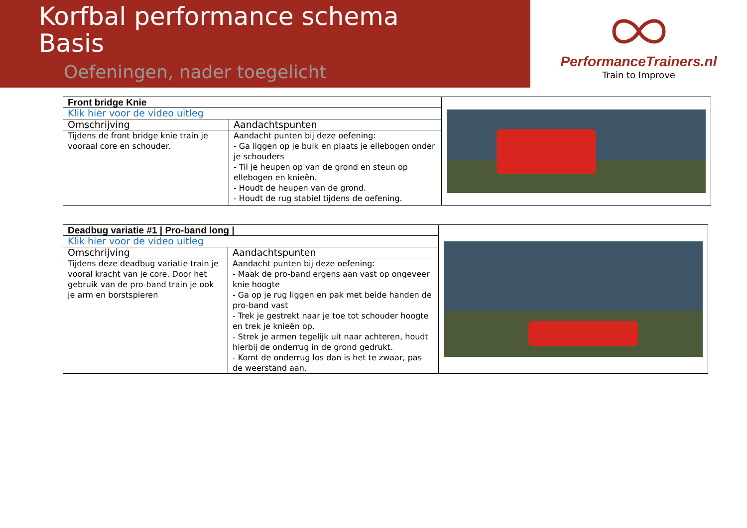Korfbal performance schema
Basis
Oefeningen, nader toegelicht
PerformanceTrainers.nl
Train to Improve
| Front bridge Knie | | |
| Klik hier voor de video uitleg | | |
| Omschrijving | Aandachtspunten | |
| Tijdens de front bridge knie train je vooraal core en schouder. | Aandacht punten bij deze oefening: - Ga liggen op je buik en plaats je ellebogen onder je schouders - Til je heupen op van de grond en steun op ellebogen en knieën. - Houdt de heupen van de grond. - Houdt de rug stabiel tijdens de oefening. | |
| Deadbug variatie #1 / Pro-band long / | | |
| Klik hier voor de video uitleg | | |
| Omschrijving | Aandachtspunten | |
| Tijdens deze deadbug variatie train je vooral kracht van je core. Door het gebruik van de pro-band train je ook je arm en borstspieren | Aandacht punten bij deze oefening: - Maak de pro-band ergens aan vast op ongeveer knie hoogte - Ga op je rug liggen en pak met beide handen de pro-band vast - Trek je gestrekt naar je toe tot schouder hoogte en trek je knieën op. - Strek je armen tegelijk uit naar achteren, houdt hierbij de onderrug in de grond gedrukt. - Komt de onderrug los dan is het te zwaar, pas de weerstand aan. | |